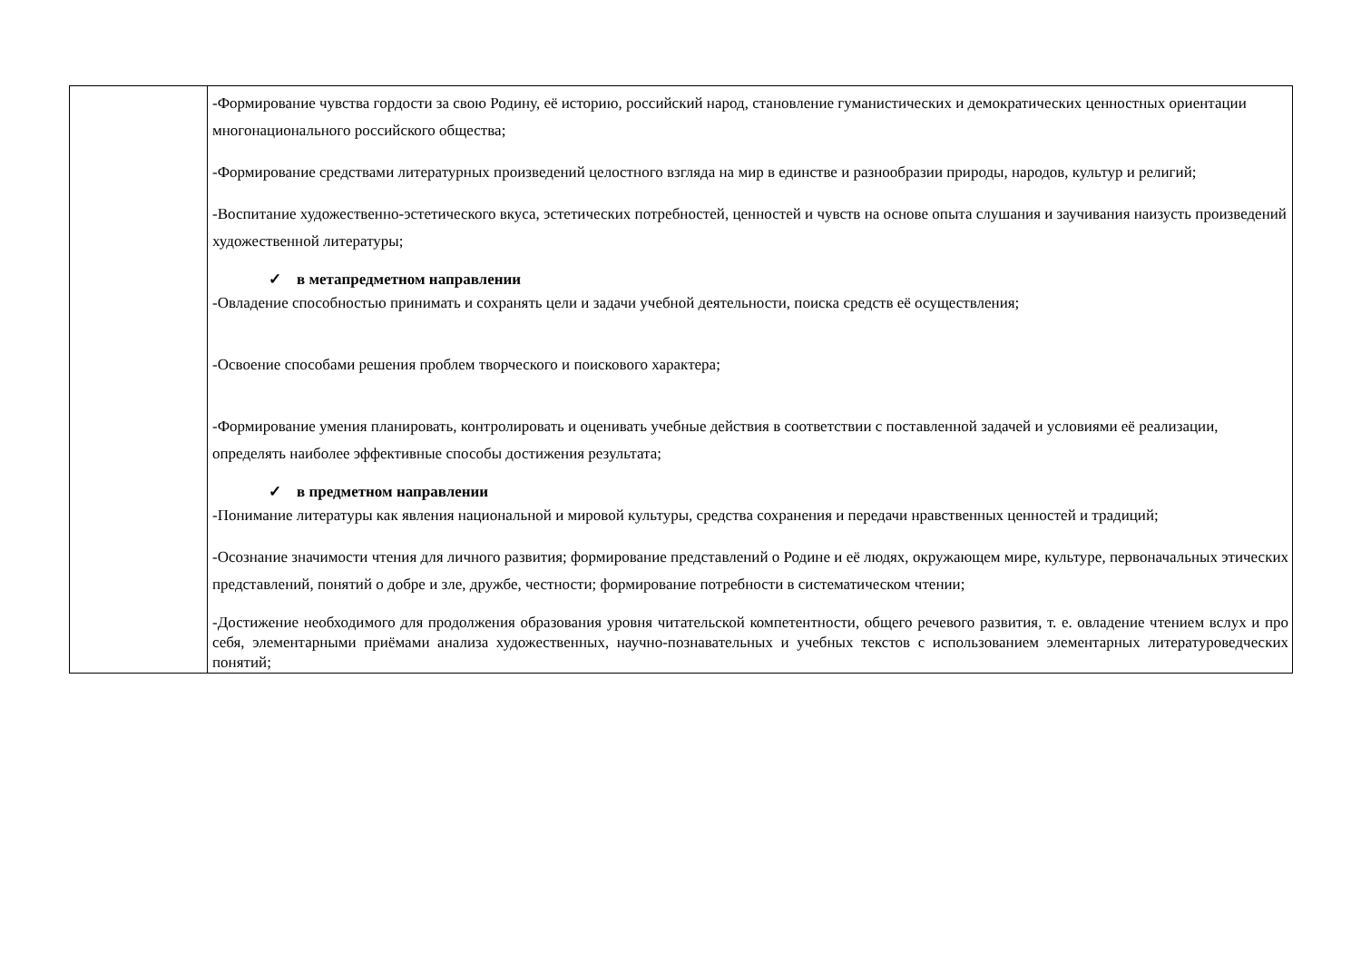| | -Формирование чувства гордости за свою Родину, её историю, российский народ, становление гуманистических и демократических ценностных ориентации многонационального российского общества; -Формирование средствами литературных произведений целостного взгляда на мир в единстве и разнообразии природы, народов, культур и религий; -Воспитание художественно-эстетического вкуса, эстетических потребностей, ценностей и чувств на основе опыта слушания и заучивания наизусть произведений художественной литературы; ✓ в метапредметном направлении -Овладение способностью принимать и сохранять цели и задачи учебной деятельности, поиска средств её осуществления; -Освоение способами решения проблем творческого и поискового характера; -Формирование умения планировать, контролировать и оценивать учебные действия в соответствии с поставленной задачей и условиями её реализации, определять наиболее эффективные способы достижения результата; ✓ в предметном направлении -Понимание литературы как явления национальной и мировой культуры, средства сохранения и передачи нравственных ценностей и традиций; -Осознание значимости чтения для личного развития; формирование представлений о Родине и её людях, окружающем мире, культуре, первоначальных этических представлений, понятий о добре и зле, дружбе, честности; формирование потребности в систематическом чтении; -Достижение необходимого для продолжения образования уровня читательской компетентности, общего речевого развития, т. е. овладение чтением вслух и про себя, элементарными приёмами анализа художественных, научно-познавательных и учебных текстов с использованием элементарных литературоведческих понятий; |